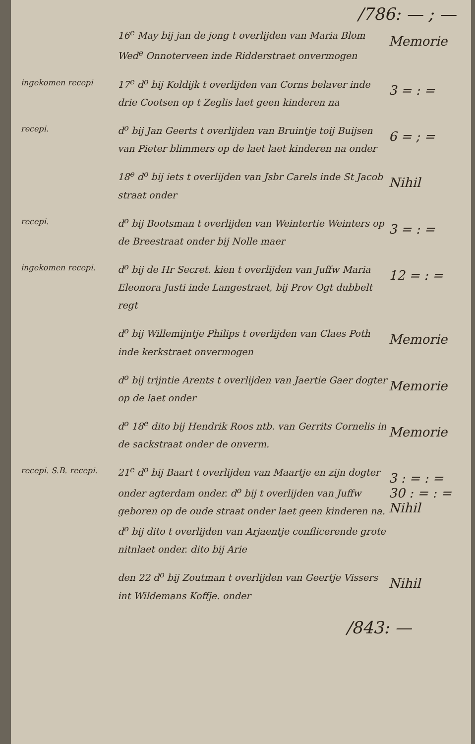/786: — ; —
16<sup>e</sup> May bij jan de jong t overlijden van Maria Blom Wed<sup>e</sup> Onnoterveen inde Ridderstraet onvermogen
Memorie
ingekomen recepi
17<sup>e</sup> d<sup>o</sup> bij Koldijk t overlijden van Corns belaver inde drie Cootsen op t Zeglis laet geen kinderen na
3 = : =
recepi.
d<sup>o</sup> bij Jan Geerts t overlijden van Bruintje toij Buijsen van Pieter blimmers op de laet laet kinderen na onder
6 = ; =
18<sup>e</sup> d<sup>o</sup> bij iets t overlijden van Jsbr Carels inde St Jacob straat onder
Nihil
recepi.
d<sup>o</sup> bij Bootsman t overlijden van Weintertie Weinters op de Breestraat onder bij Nolle maer
3 = : =
ingekomen recepi.
d<sup>o</sup> bij de Hr Secret. kien t overlijden van Juffw Maria Eleonora Justi inde Langestraet, bij Prov Ogt dubbelt regt
12 = : =
d<sup>o</sup> bij Willemijntje Philips t overlijden van Claes Poth inde kerkstraet onvermogen
Memorie
d<sup>o</sup> bij trijntie Arents t overlijden van Jaertie Gaer dogter op de laet onder
Memorie
d<sup>o</sup> 18<sup>e</sup> dito bij Hendrik Roos ntb. van Gerrits Cornelis in de sackstraat onder de onverm.
Memorie
recepi. S.B. recepi.
21<sup>e</sup> d<sup>o</sup> bij Baart t overlijden van Maartje en zijn dogter onder agterdam onder. d<sup>o</sup> bij t overlijden van Juffw geboren op de oude straat onder laet geen kinderen na. d<sup>o</sup> bij dito t overlijden van Arjaentje conflicerende grote nitnlaet onder. dito bij Arie
3 : = : = 30 : = : = Nihil
den 22 d<sup>o</sup> bij Zoutman t overlijden van Geertje Vissers int Wildemans Koffje. onder
Nihil
/843: —